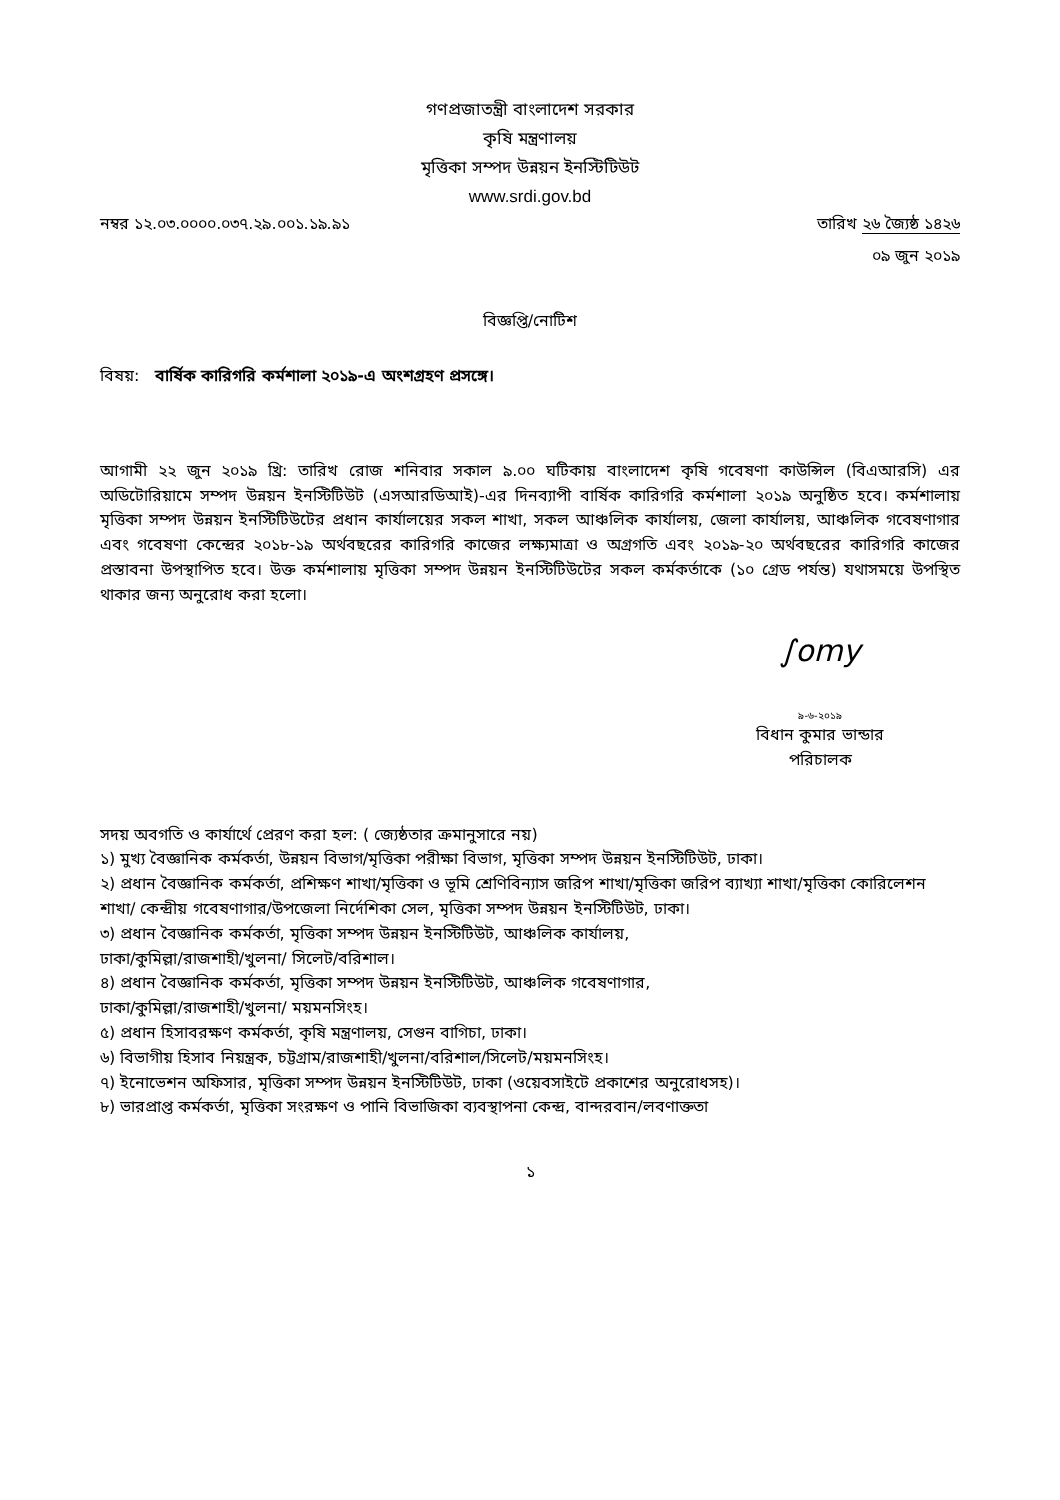গণপ্রজাতন্ত্রী বাংলাদেশ সরকার
কৃষি মন্ত্রণালয়
মৃত্তিকা সম্পদ উন্নয়ন ইনস্টিটিউট
www.srdi.gov.bd
নম্বর ১২.০৩.০০০০.০৩৭.২৯.০০১.১৯.৯১ তারিখ ২৬ জ্যৈষ্ঠ ১৪২৬
০৯ জুন ২০১৯
বিজ্ঞপ্তি/নোটিশ
বিষয়: বার্ষিক কারিগরি কর্মশালা ২০১৯-এ অংশগ্রহণ প্রসঙ্গে।
আগামী ২২ জুন ২০১৯ খ্রি: তারিখ রোজ শনিবার সকাল ৯.০০ ঘটিকায় বাংলাদেশ কৃষি গবেষণা কাউন্সিল (বিএআরসি) এর অডিটোরিয়ামে সম্পদ উন্নয়ন ইনস্টিটিউট (এসআরডিআই)-এর দিনব্যাপী বার্ষিক কারিগরি কর্মশালা ২০১৯ অনুষ্ঠিত হবে। কর্মশালায় মৃত্তিকা সম্পদ উন্নয়ন ইনস্টিটিউটের প্রধান কার্যালয়ের সকল শাখা, সকল আঞ্চলিক কার্যালয়, জেলা কার্যালয়, আঞ্চলিক গবেষণাগার এবং গবেষণা কেন্দ্রের ২০১৮-১৯ অর্থবছরের কারিগরি কাজের লক্ষ্যমাত্রা ও অগ্রগতি এবং ২০১৯-২০ অর্থবছরের কারিগরি কাজের প্রস্তাবনা উপস্থাপিত হবে। উক্ত কর্মশালায় মৃত্তিকা সম্পদ উন্নয়ন ইনস্টিটিউটের সকল কর্মকর্তাকে (১০ গ্রেড পর্যন্ত) যথাসময়ে উপস্থিত থাকার জন্য অনুরোধ করা হলো।
∫omy
৯-৬-২০১৯
বিধান কুমার ভান্ডার
পরিচালক
সদয় অবগতি ও কার্যার্থে প্রেরণ করা হল: ( জ্যেষ্ঠতার ক্রমানুসারে নয়)
১) মুখ্য বৈজ্ঞানিক কর্মকর্তা, উন্নয়ন বিভাগ/মৃত্তিকা পরীক্ষা বিভাগ, মৃত্তিকা সম্পদ উন্নয়ন ইনস্টিটিউট, ঢাকা।
২) প্রধান বৈজ্ঞানিক কর্মকর্তা, প্রশিক্ষণ শাখা/মৃত্তিকা ও ভূমি শ্রেণিবিন্যাস জরিপ শাখা/মৃত্তিকা জরিপ ব্যাখ্যা শাখা/মৃত্তিকা কোরিলেশন শাখা/ কেন্দ্রীয় গবেষণাগার/উপজেলা নির্দেশিকা সেল, মৃত্তিকা সম্পদ উন্নয়ন ইনস্টিটিউট, ঢাকা।
৩) প্রধান বৈজ্ঞানিক কর্মকর্তা, মৃত্তিকা সম্পদ উন্নয়ন ইনস্টিটিউট, আঞ্চলিক কার্যালয়,
ঢাকা/কুমিল্লা/রাজশাহী/খুলনা/ সিলেট/বরিশাল।
৪) প্রধান বৈজ্ঞানিক কর্মকর্তা, মৃত্তিকা সম্পদ উন্নয়ন ইনস্টিটিউট, আঞ্চলিক গবেষণাগার,
ঢাকা/কুমিল্লা/রাজশাহী/খুলনা/ ময়মনসিংহ।
৫) প্রধান হিসাবরক্ষণ কর্মকর্তা, কৃষি মন্ত্রণালয়, সেগুন বাগিচা, ঢাকা।
৬) বিভাগীয় হিসাব নিয়ন্ত্রক, চট্টগ্রাম/রাজশাহী/খুলনা/বরিশাল/সিলেট/ময়মনসিংহ।
৭) ইনোভেশন অফিসার, মৃত্তিকা সম্পদ উন্নয়ন ইনস্টিটিউট, ঢাকা (ওয়েবসাইটে প্রকাশের অনুরোধসহ)।
৮) ভারপ্রাপ্ত কর্মকর্তা, মৃত্তিকা সংরক্ষণ ও পানি বিভাজিকা ব্যবস্থাপনা কেন্দ্র, বান্দরবান/লবণাক্ততা
১